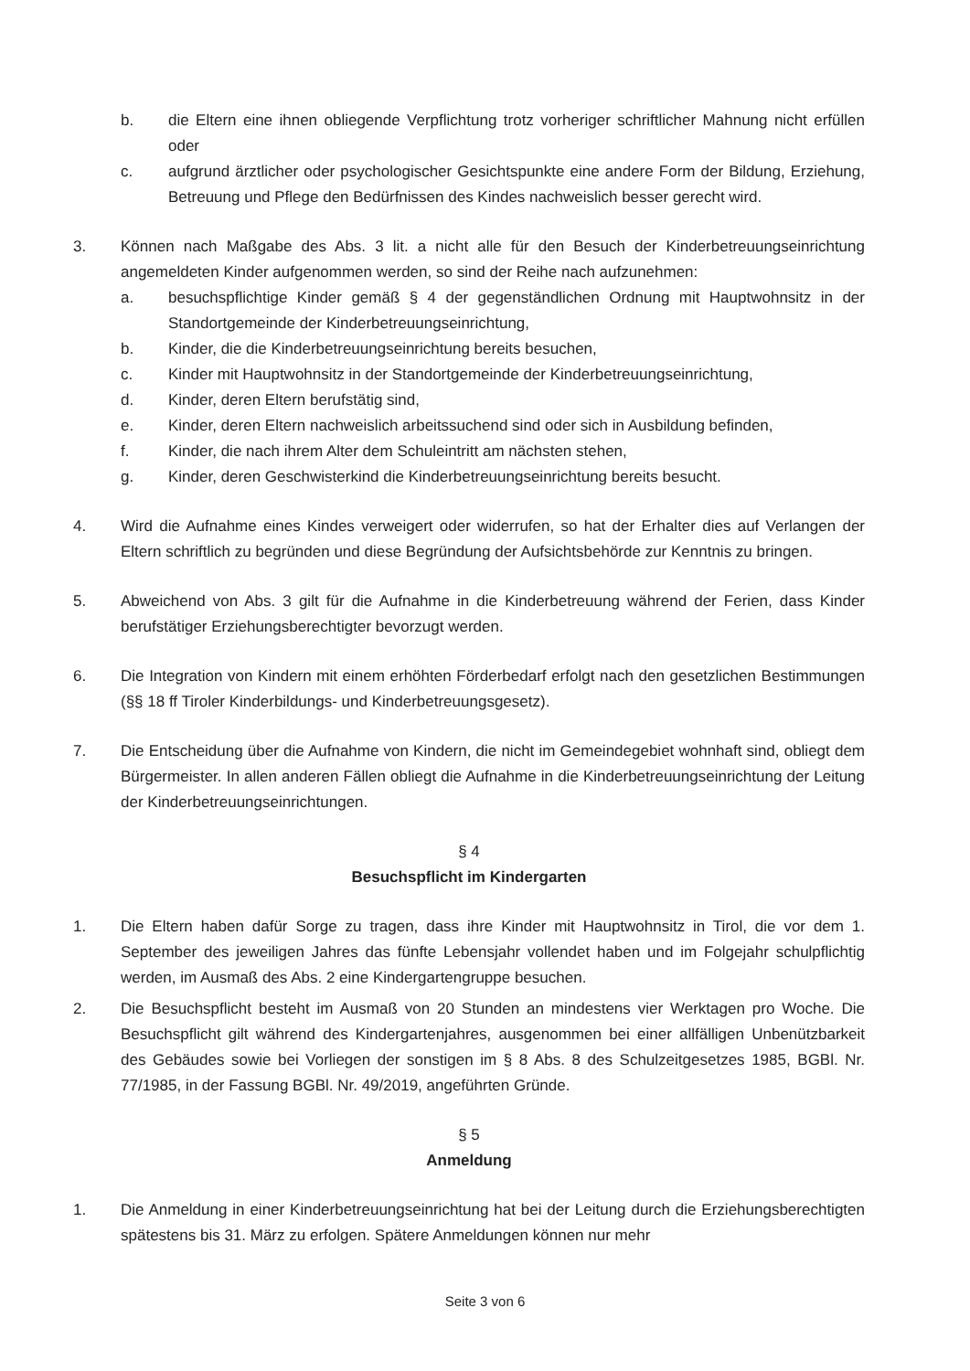b. die Eltern eine ihnen obliegende Verpflichtung trotz vorheriger schriftlicher Mahnung nicht erfüllen oder
c. aufgrund ärztlicher oder psychologischer Gesichtspunkte eine andere Form der Bildung, Erziehung, Betreuung und Pflege den Bedürfnissen des Kindes nachweislich besser gerecht wird.
3. Können nach Maßgabe des Abs. 3 lit. a nicht alle für den Besuch der Kinderbetreuungseinrichtung angemeldeten Kinder aufgenommen werden, so sind der Reihe nach aufzunehmen:
a. besuchspflichtige Kinder gemäß § 4 der gegenständlichen Ordnung mit Hauptwohnsitz in der Standortgemeinde der Kinderbetreuungseinrichtung,
b. Kinder, die die Kinderbetreuungseinrichtung bereits besuchen,
c. Kinder mit Hauptwohnsitz in der Standortgemeinde der Kinderbetreuungseinrichtung,
d. Kinder, deren Eltern berufstätig sind,
e. Kinder, deren Eltern nachweislich arbeitssuchend sind oder sich in Ausbildung befinden,
f. Kinder, die nach ihrem Alter dem Schuleintritt am nächsten stehen,
g. Kinder, deren Geschwisterkind die Kinderbetreuungseinrichtung bereits besucht.
4. Wird die Aufnahme eines Kindes verweigert oder widerrufen, so hat der Erhalter dies auf Verlangen der Eltern schriftlich zu begründen und diese Begründung der Aufsichtsbehörde zur Kenntnis zu bringen.
5. Abweichend von Abs. 3 gilt für die Aufnahme in die Kinderbetreuung während der Ferien, dass Kinder berufstätiger Erziehungsberechtigter bevorzugt werden.
6. Die Integration von Kindern mit einem erhöhten Förderbedarf erfolgt nach den gesetzlichen Bestimmungen (§§ 18 ff Tiroler Kinderbildungs- und Kinderbetreuungsgesetz).
7. Die Entscheidung über die Aufnahme von Kindern, die nicht im Gemeindegebiet wohnhaft sind, obliegt dem Bürgermeister. In allen anderen Fällen obliegt die Aufnahme in die Kinderbetreuungseinrichtung der Leitung der Kinderbetreuungseinrichtungen.
§ 4
Besuchspflicht im Kindergarten
1. Die Eltern haben dafür Sorge zu tragen, dass ihre Kinder mit Hauptwohnsitz in Tirol, die vor dem 1. September des jeweiligen Jahres das fünfte Lebensjahr vollendet haben und im Folgejahr schulpflichtig werden, im Ausmaß des Abs. 2 eine Kindergartengruppe besuchen.
2. Die Besuchspflicht besteht im Ausmaß von 20 Stunden an mindestens vier Werktagen pro Woche. Die Besuchspflicht gilt während des Kindergartenjahres, ausgenommen bei einer allfälligen Unbenützbarkeit des Gebäudes sowie bei Vorliegen der sonstigen im § 8 Abs. 8 des Schulzeitgesetzes 1985, BGBl. Nr. 77/1985, in der Fassung BGBl. Nr. 49/2019, angeführten Gründe.
§ 5
Anmeldung
1. Die Anmeldung in einer Kinderbetreuungseinrichtung hat bei der Leitung durch die Erziehungsberechtigten spätestens bis 31. März zu erfolgen. Spätere Anmeldungen können nur mehr
Seite 3 von 6